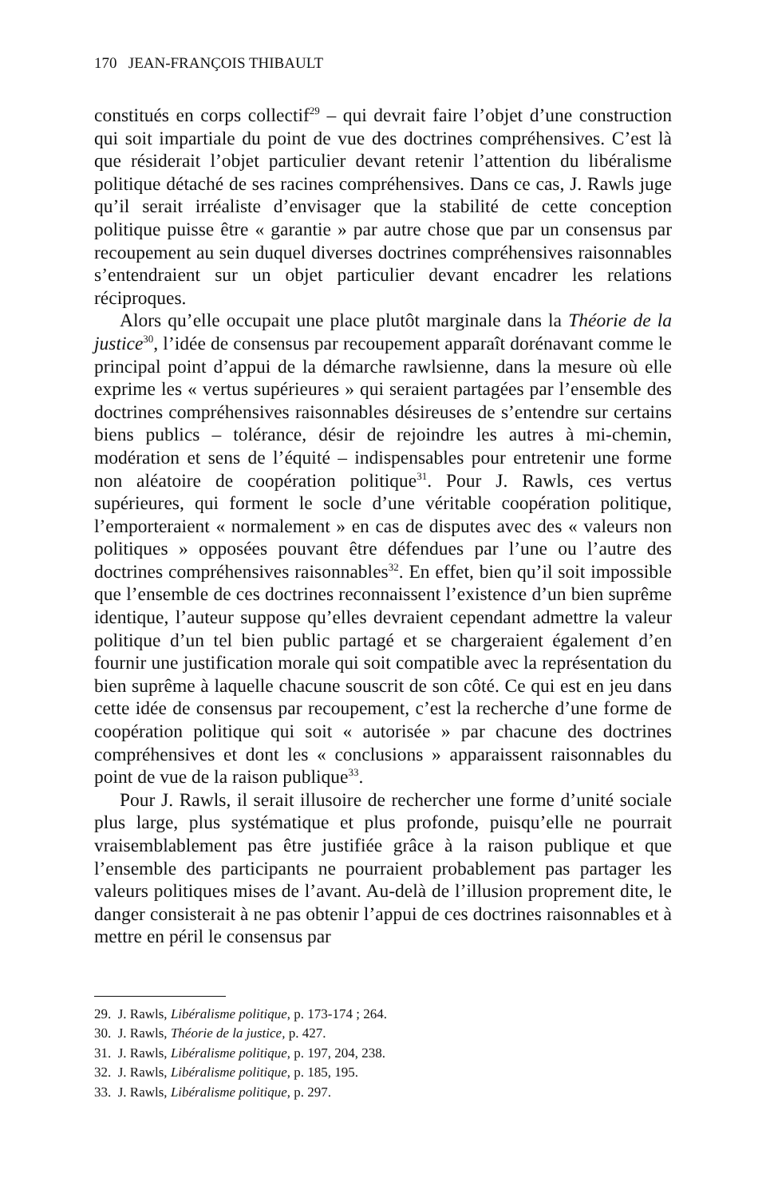170 JEAN-FRANÇOIS THIBAULT
constitués en corps collectif<sup>29</sup> – qui devrait faire l’objet d’une construction qui soit impartiale du point de vue des doctrines compréhensives. C’est là que résiderait l’objet particulier devant retenir l’attention du libéralisme politique détaché de ses racines compréhensives. Dans ce cas, J. Rawls juge qu’il serait irréaliste d’envisager que la stabilité de cette conception politique puisse être « garantie » par autre chose que par un consensus par recoupement au sein duquel diverses doctrines compréhensives raisonnables s’entendraient sur un objet particulier devant encadrer les relations réciproques.
Alors qu’elle occupait une place plutôt marginale dans la Théorie de la justice<sup>30</sup>, l’idée de consensus par recoupement apparaît dorénavant comme le principal point d’appui de la démarche rawlsienne, dans la mesure où elle exprime les « vertus supérieures » qui seraient partagées par l’ensemble des doctrines compréhensives raisonnables désireuses de s’entendre sur certains biens publics – tolérance, désir de rejoindre les autres à mi-chemin, modération et sens de l’équité – indispensables pour entretenir une forme non aléatoire de coopération politique<sup>31</sup>. Pour J. Rawls, ces vertus supérieures, qui forment le socle d’une véritable coopération politique, l’emporteraient « normalement » en cas de disputes avec des « valeurs non politiques » opposées pouvant être défendues par l’une ou l’autre des doctrines compréhensives raisonnables<sup>32</sup>. En effet, bien qu’il soit impossible que l’ensemble de ces doctrines reconnaissent l’existence d’un bien suprême identique, l’auteur suppose qu’elles devraient cependant admettre la valeur politique d’un tel bien public partagé et se chargeraient également d’en fournir une justification morale qui soit compatible avec la représentation du bien suprême à laquelle chacune souscrit de son côté. Ce qui est en jeu dans cette idée de consensus par recoupement, c’est la recherche d’une forme de coopération politique qui soit « autorisée » par chacune des doctrines compréhensives et dont les « conclusions » apparaissent raisonnables du point de vue de la raison publique<sup>33</sup>.
Pour J. Rawls, il serait illusoire de rechercher une forme d’unité sociale plus large, plus systématique et plus profonde, puisqu’elle ne pourrait vraisemblablement pas être justifiée grâce à la raison publique et que l’ensemble des participants ne pourraient probablement pas partager les valeurs politiques mises de l’avant. Au-delà de l’illusion proprement dite, le danger consisterait à ne pas obtenir l’appui de ces doctrines raisonnables et à mettre en péril le consensus par
29. J. Rawls, Libéralisme politique, p. 173-174 ; 264.
30. J. Rawls, Théorie de la justice, p. 427.
31. J. Rawls, Libéralisme politique, p. 197, 204, 238.
32. J. Rawls, Libéralisme politique, p. 185, 195.
33. J. Rawls, Libéralisme politique, p. 297.